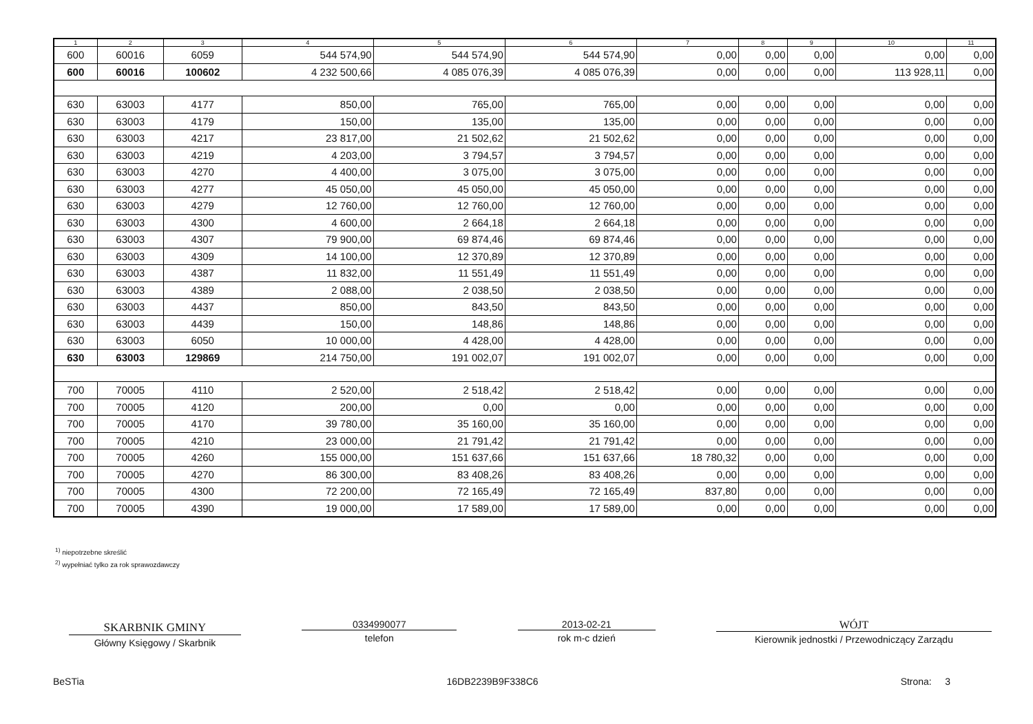| 1 | 2 | 3 | 4 | 5 | 6 | 7 | 8 | 9 | 10 | 11 |
| --- | --- | --- | --- | --- | --- | --- | --- | --- | --- | --- |
| 600 | 60016 | 6059 | 544 574,90 | 544 574,90 | 544 574,90 | 0,00 | 0,00 | 0,00 | 0,00 | 0,00 |
| 600 | 60016 | 100602 | 4 232 500,66 | 4 085 076,39 | 4 085 076,39 | 0,00 | 0,00 | 0,00 | 113 928,11 | 0,00 |
| 630 | 63003 | 4177 | 850,00 | 765,00 | 765,00 | 0,00 | 0,00 | 0,00 | 0,00 | 0,00 |
| 630 | 63003 | 4179 | 150,00 | 135,00 | 135,00 | 0,00 | 0,00 | 0,00 | 0,00 | 0,00 |
| 630 | 63003 | 4217 | 23 817,00 | 21 502,62 | 21 502,62 | 0,00 | 0,00 | 0,00 | 0,00 | 0,00 |
| 630 | 63003 | 4219 | 4 203,00 | 3 794,57 | 3 794,57 | 0,00 | 0,00 | 0,00 | 0,00 | 0,00 |
| 630 | 63003 | 4270 | 4 400,00 | 3 075,00 | 3 075,00 | 0,00 | 0,00 | 0,00 | 0,00 | 0,00 |
| 630 | 63003 | 4277 | 45 050,00 | 45 050,00 | 45 050,00 | 0,00 | 0,00 | 0,00 | 0,00 | 0,00 |
| 630 | 63003 | 4279 | 12 760,00 | 12 760,00 | 12 760,00 | 0,00 | 0,00 | 0,00 | 0,00 | 0,00 |
| 630 | 63003 | 4300 | 4 600,00 | 2 664,18 | 2 664,18 | 0,00 | 0,00 | 0,00 | 0,00 | 0,00 |
| 630 | 63003 | 4307 | 79 900,00 | 69 874,46 | 69 874,46 | 0,00 | 0,00 | 0,00 | 0,00 | 0,00 |
| 630 | 63003 | 4309 | 14 100,00 | 12 370,89 | 12 370,89 | 0,00 | 0,00 | 0,00 | 0,00 | 0,00 |
| 630 | 63003 | 4387 | 11 832,00 | 11 551,49 | 11 551,49 | 0,00 | 0,00 | 0,00 | 0,00 | 0,00 |
| 630 | 63003 | 4389 | 2 088,00 | 2 038,50 | 2 038,50 | 0,00 | 0,00 | 0,00 | 0,00 | 0,00 |
| 630 | 63003 | 4437 | 850,00 | 843,50 | 843,50 | 0,00 | 0,00 | 0,00 | 0,00 | 0,00 |
| 630 | 63003 | 4439 | 150,00 | 148,86 | 148,86 | 0,00 | 0,00 | 0,00 | 0,00 | 0,00 |
| 630 | 63003 | 6050 | 10 000,00 | 4 428,00 | 4 428,00 | 0,00 | 0,00 | 0,00 | 0,00 | 0,00 |
| 630 | 63003 | 129869 | 214 750,00 | 191 002,07 | 191 002,07 | 0,00 | 0,00 | 0,00 | 0,00 | 0,00 |
| 700 | 70005 | 4110 | 2 520,00 | 2 518,42 | 2 518,42 | 0,00 | 0,00 | 0,00 | 0,00 | 0,00 |
| 700 | 70005 | 4120 | 200,00 | 0,00 | 0,00 | 0,00 | 0,00 | 0,00 | 0,00 | 0,00 |
| 700 | 70005 | 4170 | 39 780,00 | 35 160,00 | 35 160,00 | 0,00 | 0,00 | 0,00 | 0,00 | 0,00 |
| 700 | 70005 | 4210 | 23 000,00 | 21 791,42 | 21 791,42 | 0,00 | 0,00 | 0,00 | 0,00 | 0,00 |
| 700 | 70005 | 4260 | 155 000,00 | 151 637,66 | 151 637,66 | 18 780,32 | 0,00 | 0,00 | 0,00 | 0,00 |
| 700 | 70005 | 4270 | 86 300,00 | 83 408,26 | 83 408,26 | 0,00 | 0,00 | 0,00 | 0,00 | 0,00 |
| 700 | 70005 | 4300 | 72 200,00 | 72 165,49 | 72 165,49 | 837,80 | 0,00 | 0,00 | 0,00 | 0,00 |
| 700 | 70005 | 4390 | 19 000,00 | 17 589,00 | 17 589,00 | 0,00 | 0,00 | 0,00 | 0,00 | 0,00 |
<sup>1)</sup> niepotrzebne skreślić
<sup>2)</sup> wypełniać tylko za rok sprawozdawczy
SKARBNIK GMINY
Główny Księgowy / Skarbnik
0334990077
telefon
2013-02-21
rok m-c dzień
WÓJT
Kierownik jednostki / Przewodniczący Zarządu
BeSTia 16DB2239B9F338C6 Strona: 3